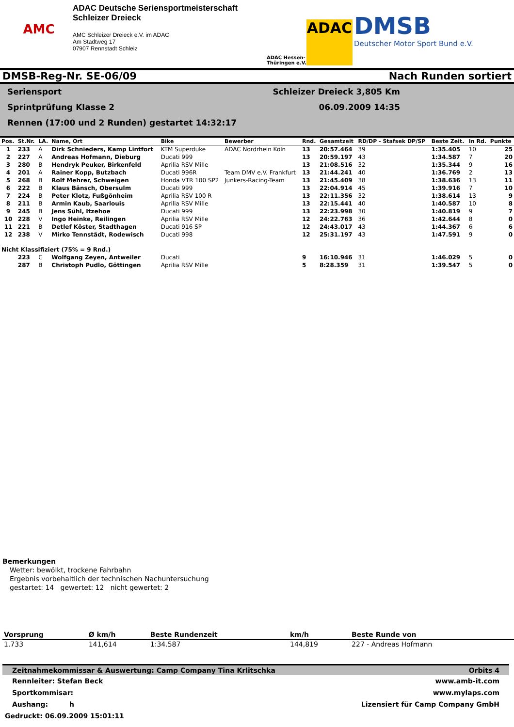AMC
ADAC Deutsche Seriensportmeisterschaft
Schleizer Dreieck
AMC Schleizer Dreieck e.V. im ADAC
Am Stadtweg 17
07907 Rennstadt Schleiz
ADAC Hessen-
Thüringen e.V.
ADAC
DMSB
Deutscher Motor Sport Bund e.V.
DMSB-Reg-Nr. SE-06/09 Nach Runden sortiert
Seriensport
Sprintprüfung Klasse 2
Rennen (17:00 und 2 Runden) gestartet 14:32:17
Schleizer Dreieck 3,805 Km
06.09.2009 14:35
| Pos. | St.Nr. | LA. | Name, Ort | Bike | Bewerber | Rnd. | Gesamtzeit | RD/DP - Stafsek DP/SP | Beste Zeit. | In Rd. | Punkte |
| --- | --- | --- | --- | --- | --- | --- | --- | --- | --- | --- | --- |
| 1 | 233 | A | Dirk Schnieders, Kamp Lintfort | KTM Superduke | ADAC Nordrhein Köln | 13 | 20:57.464 | 39 | 1:35.405 | 10 | 25 |
| 2 | 227 | A | Andreas Hofmann, Dieburg | Ducati 999 | | 13 | 20:59.197 | 43 | 1:34.587 | 7 | 20 |
| 3 | 280 | B | Hendryk Peuker, Birkenfeld | Aprilia RSV Mille | | 13 | 21:08.516 | 32 | 1:35.344 | 9 | 16 |
| 4 | 201 | A | Rainer Kopp, Butzbach | Ducati 996R | Team DMV e.V. Frankfurt | 13 | 21:44.241 | 40 | 1:36.769 | 2 | 13 |
| 5 | 268 | B | Rolf Mehrer, Schweigen | Honda VTR 100 SP2 | Junkers-Racing-Team | 13 | 21:45.409 | 38 | 1:38.636 | 13 | 11 |
| 6 | 222 | B | Klaus Bänsch, Obersulm | Ducati 999 | | 13 | 22:04.914 | 45 | 1:39.916 | 7 | 10 |
| 7 | 224 | B | Peter Klotz, Fußgönheim | Aprilia RSV 100 R | | 13 | 22:11.356 | 32 | 1:38.614 | 13 | 9 |
| 8 | 211 | B | Armin Kaub, Saarlouis | Aprilia RSV Mille | | 13 | 22:15.441 | 40 | 1:40.587 | 10 | 8 |
| 9 | 245 | B | Jens Sühl, Itzehoe | Ducati 999 | | 13 | 22:23.998 | 30 | 1:40.819 | 9 | 7 |
| 10 | 228 | V | Ingo Heinke, Reilingen | Aprilia RSV Mille | | 12 | 24:22.763 | 36 | 1:42.644 | 8 | 0 |
| 11 | 221 | B | Detlef Köster, Stadthagen | Ducati 916 SP | | 12 | 24:43.017 | 43 | 1:44.367 | 6 | 6 |
| 12 | 238 | V | Mirko Tennstädt, Rodewisch | Ducati 998 | | 12 | 25:31.197 | 43 | 1:47.591 | 9 | 0 |
| Nicht Klassifiziert (75% = 9 Rnd.) | | | | | | | | | | | |
| | 223 | C | Wolfgang Zeyen, Antweiler | Ducati | | 9 | 16:10.946 | 31 | 1:46.029 | 5 | 0 |
| | 287 | B | Christoph Pudlo, Göttingen | Aprilia RSV Mille | | 5 | 8:28.359 | 31 | 1:39.547 | 5 | 0 |
Bemerkungen
Wetter: bewölkt, trockene Fahrbahn
Ergebnis vorbehaltlich der technischen Nachuntersuchung
gestartet: 14 gewertet: 12 nicht gewertet: 2
| Vorsprung | Ø km/h | Beste Rundenzeit | km/h | Beste Runde von |
| --- | --- | --- | --- | --- |
| 1.733 | 141,614 | 1:34.587 | 144,819 | 227 - Andreas Hofmann |
Zeitnahmekommissar & Auswertung: Camp Company Tina Krlitschka Orbits 4
Rennleiter: Stefan Beck www.amb-it.com
Sportkommisar: www.mylaps.com
Aushang: h Lizensiert für Camp Company GmbH
Gedruckt: 06.09.2009 15:01:11